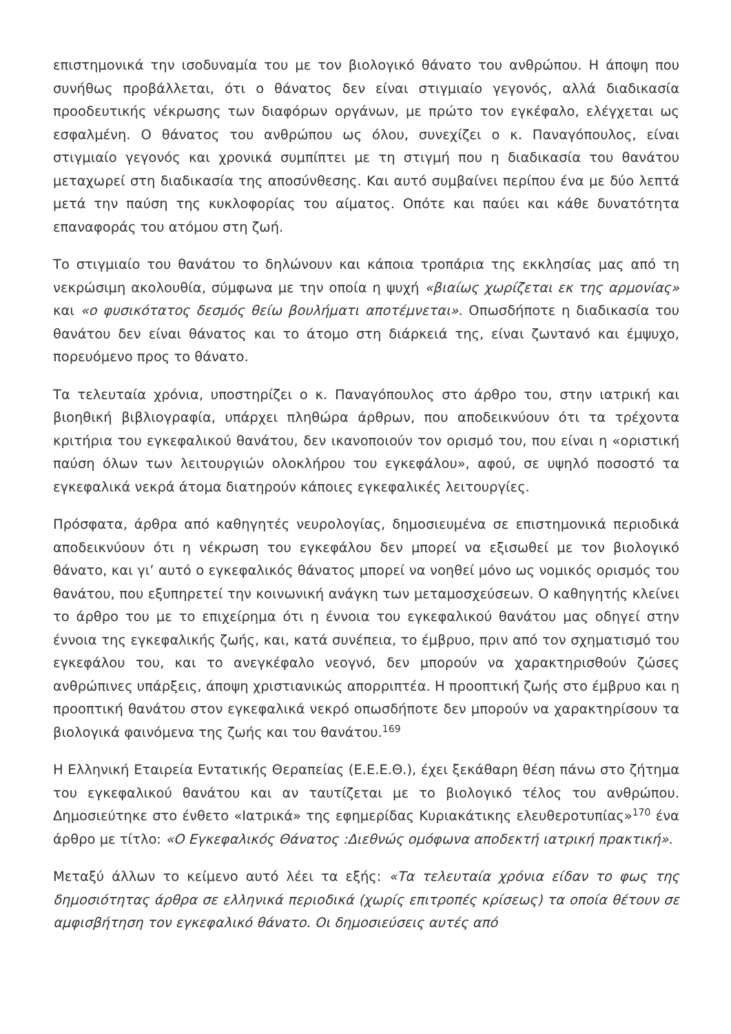επιστημονικά την ισοδυναμία του με τον βιολογικό θάνατο του ανθρώπου. Η άποψη που συνήθως προβάλλεται, ότι ο θάνατος δεν είναι στιγμιαίο γεγονός, αλλά διαδικασία προοδευτικής νέκρωσης των διαφόρων οργάνων, με πρώτο τον εγκέφαλο, ελέγχεται ως εσφαλμένη. Ο θάνατος του ανθρώπου ως όλου, συνεχίζει ο κ. Παναγόπουλος, είναι στιγμιαίο γεγονός και χρονικά συμπίπτει με τη στιγμή που η διαδικασία του θανάτου μεταχωρεί στη διαδικασία της αποσύνθεσης. Και αυτό συμβαίνει περίπου ένα με δύο λεπτά μετά την παύση της κυκλοφορίας του αίματος. Οπότε και παύει και κάθε δυνατότητα επαναφοράς του ατόμου στη ζωή.
Το στιγμιαίο του θανάτου το δηλώνουν και κάποια τροπάρια της εκκλησίας μας από τη νεκρώσιμη ακολουθία, σύμφωνα με την οποία η ψυχή «βιαίως χωρίζεται εκ της αρμονίας» και «ο φυσικότατος δεσμός θείω βουλήματι αποτέμνεται». Οπωσδήποτε η διαδικασία του θανάτου δεν είναι θάνατος και το άτομο στη διάρκειά της, είναι ζωντανό και έμψυχο, πορευόμενο προς το θάνατο.
Τα τελευταία χρόνια, υποστηρίζει ο κ. Παναγόπουλος στο άρθρο του, στην ιατρική και βιοηθική βιβλιογραφία, υπάρχει πληθώρα άρθρων, που αποδεικνύουν ότι τα τρέχοντα κριτήρια του εγκεφαλικού θανάτου, δεν ικανοποιούν τον ορισμό του, που είναι η «οριστική παύση όλων των λειτουργιών ολοκλήρου του εγκεφάλου», αφού, σε υψηλό ποσοστό τα εγκεφαλικά νεκρά άτομα διατηρούν κάποιες εγκεφαλικές λειτουργίες.
Πρόσφατα, άρθρα από καθηγητές νευρολογίας, δημοσιευμένα σε επιστημονικά περιοδικά αποδεικνύουν ότι η νέκρωση του εγκεφάλου δεν μπορεί να εξισωθεί με τον βιολογικό θάνατο, και γι’ αυτό ο εγκεφαλικός θάνατος μπορεί να νοηθεί μόνο ως νομικός ορισμός του θανάτου, που εξυπηρετεί την κοινωνική ανάγκη των μεταμοσχεύσεων. Ο καθηγητής κλείνει το άρθρο του με το επιχείρημα ότι η έννοια του εγκεφαλικού θανάτου μας οδηγεί στην έννοια της εγκεφαλικής ζωής, και, κατά συνέπεια, το έμβρυο, πριν από τον σχηματισμό του εγκεφάλου του, και το ανεγκέφαλο νεογνό, δεν μπορούν να χαρακτηρισθούν ζώσες ανθρώπινες υπάρξεις, άποψη χριστιανικώς απορριπτέα. Η προοπτική ζωής στο έμβρυο και η προοπτική θανάτου στον εγκεφαλικά νεκρό οπωσδήποτε δεν μπορούν να χαρακτηρίσουν τα βιολογικά φαινόμενα της ζωής και του θανάτου.<sup>169</sup>
Η Ελληνική Εταιρεία Εντατικής Θεραπείας (Ε.Ε.Ε.Θ.), έχει ξεκάθαρη θέση πάνω στο ζήτημα του εγκεφαλικού θανάτου και αν ταυτίζεται με το βιολογικό τέλος του ανθρώπου. Δημοσιεύτηκε στο ένθετο «Ιατρικά» της εφημερίδας Κυριακάτικης ελευθεροτυπίας»<sup>170</sup> ένα άρθρο με τίτλο: «Ο Εγκεφαλικός Θάνατος :Διεθνώς ομόφωνα αποδεκτή ιατρική πρακτική».
Μεταξύ άλλων το κείμενο αυτό λέει τα εξής: «Τα τελευταία χρόνια είδαν το φως της δημοσιότητας άρθρα σε ελληνικά περιοδικά (χωρίς επιτροπές κρίσεως) τα οποία θέτουν σε αμφισβήτηση τον εγκεφαλικό θάνατο. Οι δημοσιεύσεις αυτές από